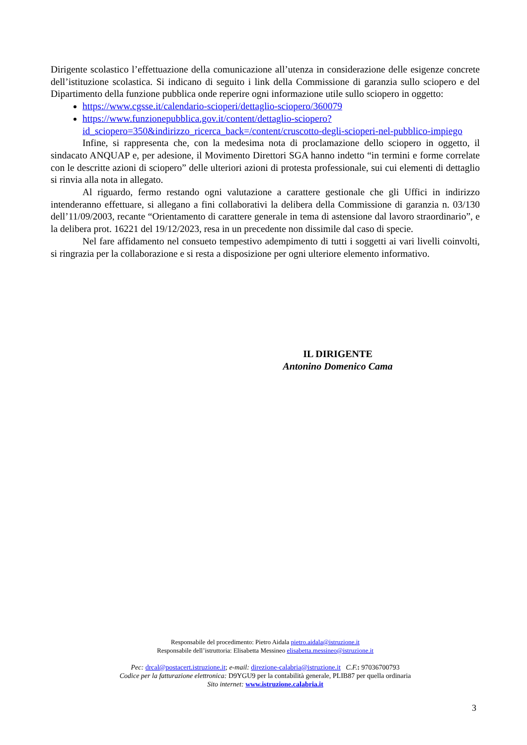Dirigente scolastico l’effettuazione della comunicazione all’utenza in considerazione delle esigenze concrete dell’istituzione scolastica. Si indicano di seguito i link della Commissione di garanzia sullo sciopero e del Dipartimento della funzione pubblica onde reperire ogni informazione utile sullo sciopero in oggetto:
https://www.cgsse.it/calendario-scioperi/dettaglio-sciopero/360079
https://www.funzionepubblica.gov.it/content/dettaglio-sciopero?id_sciopero=350&indirizzo_ricerca_back=/content/cruscotto-degli-scioperi-nel-pubblico-impiego
Infine, si rappresenta che, con la medesima nota di proclamazione dello sciopero in oggetto, il sindacato ANQUAP e, per adesione, il Movimento Direttori SGA hanno indetto “in termini e forme correlate con le descritte azioni di sciopero” delle ulteriori azioni di protesta professionale, sui cui elementi di dettaglio si rinvia alla nota in allegato.
Al riguardo, fermo restando ogni valutazione a carattere gestionale che gli Uffici in indirizzo intenderanno effettuare, si allegano a fini collaborativi la delibera della Commissione di garanzia n. 03/130 dell’11/09/2003, recante “Orientamento di carattere generale in tema di astensione dal lavoro straordinario”, e la delibera prot. 16221 del 19/12/2023, resa in un precedente non dissimile dal caso di specie.
Nel fare affidamento nel consueto tempestivo adempimento di tutti i soggetti ai vari livelli coinvolti, si ringrazia per la collaborazione e si resta a disposizione per ogni ulteriore elemento informativo.
IL DIRIGENTE
Antonino Domenico Cama
Responsabile del procedimento: Pietro Aidala pietro.aidala@istruzione.it
Responsabile dell’istruttoria: Elisabetta Messineo elisabetta.messineo@istruzione.it
Pec: drcal@postacert.istruzione.it; e-mail: direzione-calabria@istruzione.it C.F.: 97036700793
Codice per la fatturazione elettronica: D9YGU9 per la contabilità generale, PLIB87 per quella ordinaria
Sito internet: www.istruzione.calabria.it
3